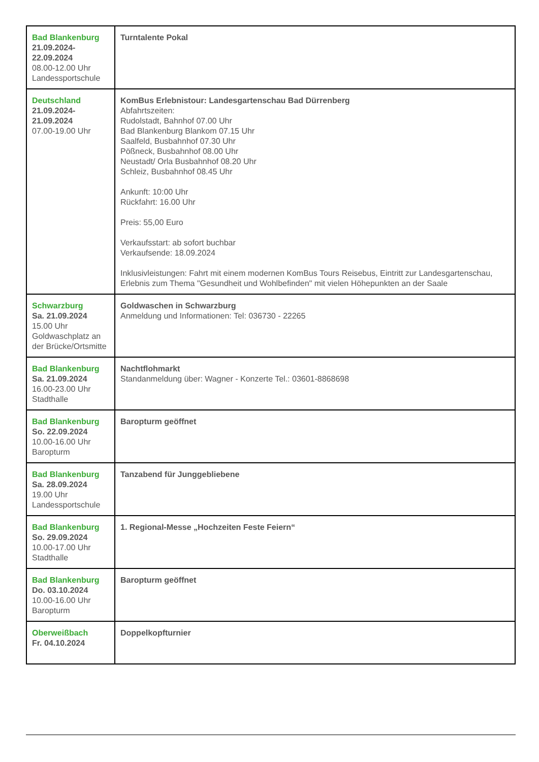| Bad Blankenburg 21.09.2024- 22.09.2024 08.00-12.00 Uhr Landessportschule | Turntalente Pokal |
| Deutschland 21.09.2024- 21.09.2024 07.00-19.00 Uhr | KomBus Erlebnistour: Landesgartenschau Bad Dürrenberg Abfahrtszeiten: Rudolstadt, Bahnhof 07.00 Uhr Bad Blankenburg Blankom 07.15 Uhr Saalfeld, Busbahnhof 07.30 Uhr Pößneck, Busbahnhof 08.00 Uhr Neustadt/ Orla Busbahnhof 08.20 Uhr Schleiz, Busbahnhof 08.45 Uhr Ankunft: 10:00 Uhr Rückfahrt: 16.00 Uhr Preis: 55,00 Euro Verkaufsstart: ab sofort buchbar Verkaufsende: 18.09.2024 Inklusivleistungen: Fahrt mit einem modernen KomBus Tours Reisebus, Eintritt zur Landesgartenschau, Erlebnis zum Thema "Gesundheit und Wohlbefinden" mit vielen Höhepunkten an der Saale |
| Schwarzburg Sa. 21.09.2024 15.00 Uhr Goldwaschplatz an der Brücke/Ortsmitte | Goldwaschen in Schwarzburg Anmeldung und Informationen: Tel: 036730 - 22265 |
| Bad Blankenburg Sa. 21.09.2024 16.00-23.00 Uhr Stadthalle | Nachtflohmarkt Standanmeldung über: Wagner - Konzerte Tel.: 03601-8868698 |
| Bad Blankenburg So. 22.09.2024 10.00-16.00 Uhr Baropturm | Baropturm geöffnet |
| Bad Blankenburg Sa. 28.09.2024 19.00 Uhr Landessportschule | Tanzabend für Junggebliebene |
| Bad Blankenburg So. 29.09.2024 10.00-17.00 Uhr Stadthalle | 1. Regional-Messe „Hochzeiten Feste Feiern“ |
| Bad Blankenburg Do. 03.10.2024 10.00-16.00 Uhr Baropturm | Baropturm geöffnet |
| Oberweißbach Fr. 04.10.2024 | Doppelkopfturnier |